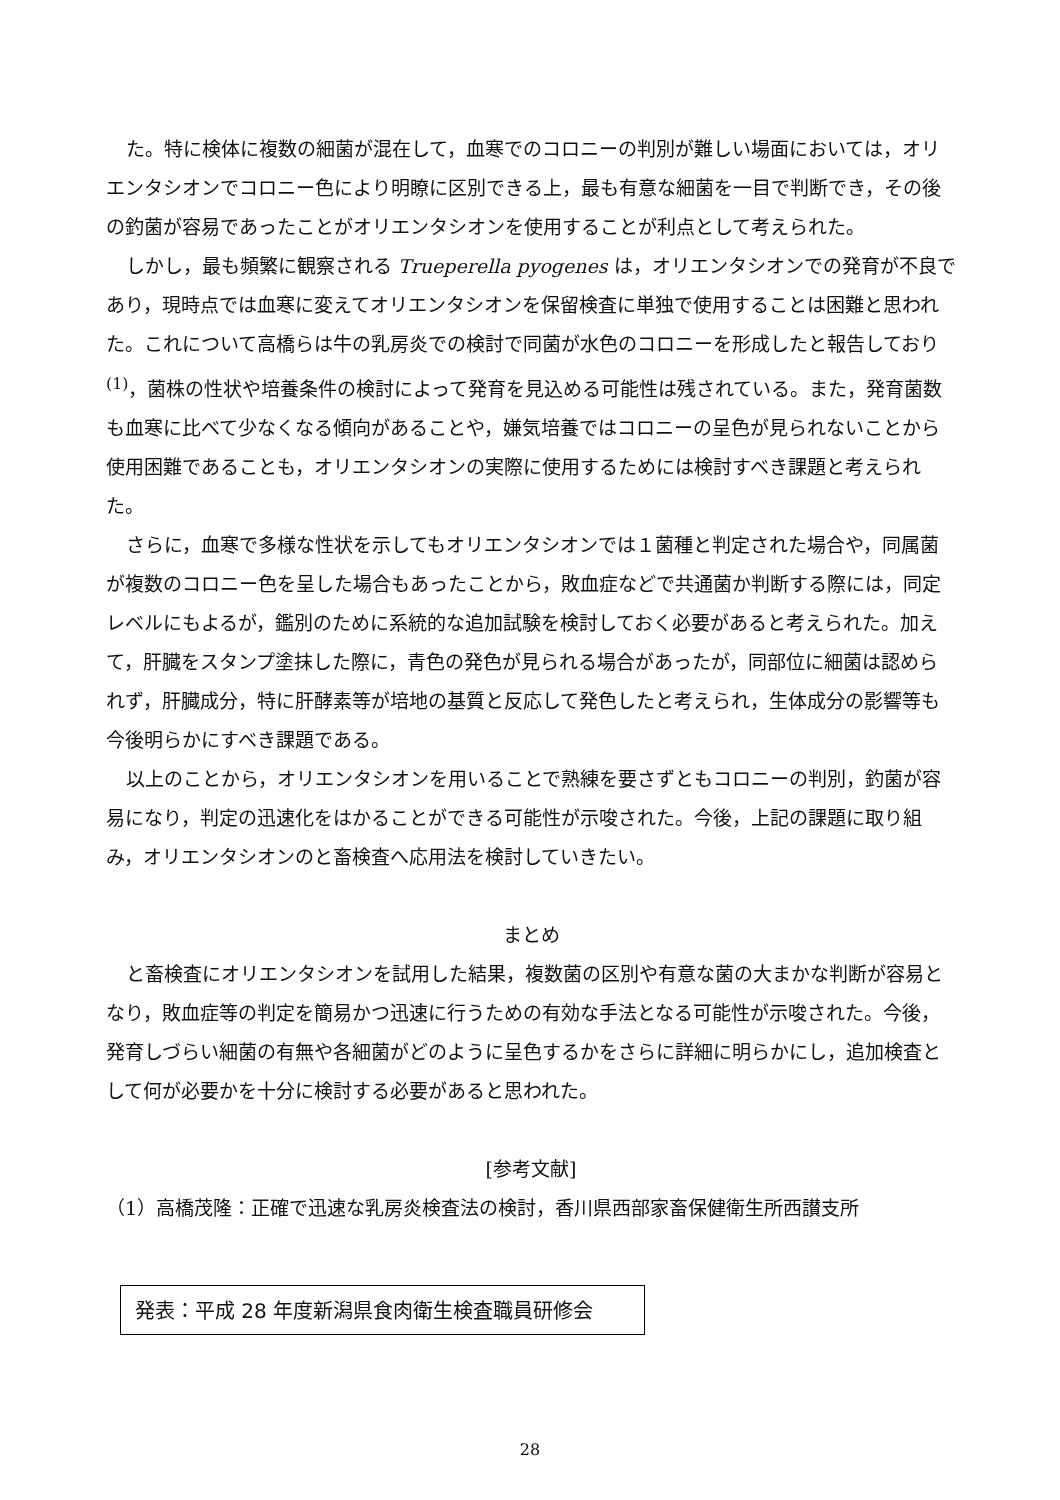た。特に検体に複数の細菌が混在して，血寒でのコロニーの判別が難しい場面においては，オリエンタシオンでコロニー色により明瞭に区別できる上，最も有意な細菌を一目で判断でき，その後の釣菌が容易であったことがオリエンタシオンを使用することが利点として考えられた。
しかし，最も頻繁に観察される Trueperella pyogenes は，オリエンタシオンでの発育が不良であり，現時点では血寒に変えてオリエンタシオンを保留検査に単独で使用することは困難と思われた。これについて高橋らは牛の乳房炎での検討で同菌が水色のコロニーを形成したと報告しており<sup>(1)</sup>，菌株の性状や培養条件の検討によって発育を見込める可能性は残されている。また，発育菌数も血寒に比べて少なくなる傾向があることや，嫌気培養ではコロニーの呈色が見られないことから使用困難であることも，オリエンタシオンの実際に使用するためには検討すべき課題と考えられた。
さらに，血寒で多様な性状を示してもオリエンタシオンでは１菌種と判定された場合や，同属菌が複数のコロニー色を呈した場合もあったことから，敗血症などで共通菌か判断する際には，同定レベルにもよるが，鑑別のために系統的な追加試験を検討しておく必要があると考えられた。加えて，肝臓をスタンプ塗抹した際に，青色の発色が見られる場合があったが，同部位に細菌は認められず，肝臓成分，特に肝酵素等が培地の基質と反応して発色したと考えられ，生体成分の影響等も今後明らかにすべき課題である。
以上のことから，オリエンタシオンを用いることで熟練を要さずともコロニーの判別，釣菌が容易になり，判定の迅速化をはかることができる可能性が示唆された。今後，上記の課題に取り組み，オリエンタシオンのと畜検査へ応用法を検討していきたい。
まとめ
と畜検査にオリエンタシオンを試用した結果，複数菌の区別や有意な菌の大まかな判断が容易となり，敗血症等の判定を簡易かつ迅速に行うための有効な手法となる可能性が示唆された。今後，発育しづらい細菌の有無や各細菌がどのように呈色するかをさらに詳細に明らかにし，追加検査として何が必要かを十分に検討する必要があると思われた。
[参考文献]
（1）高橋茂隆：正確で迅速な乳房炎検査法の検討，香川県西部家畜保健衛生所西讃支所
発表：平成 28 年度新潟県食肉衛生検査職員研修会
28